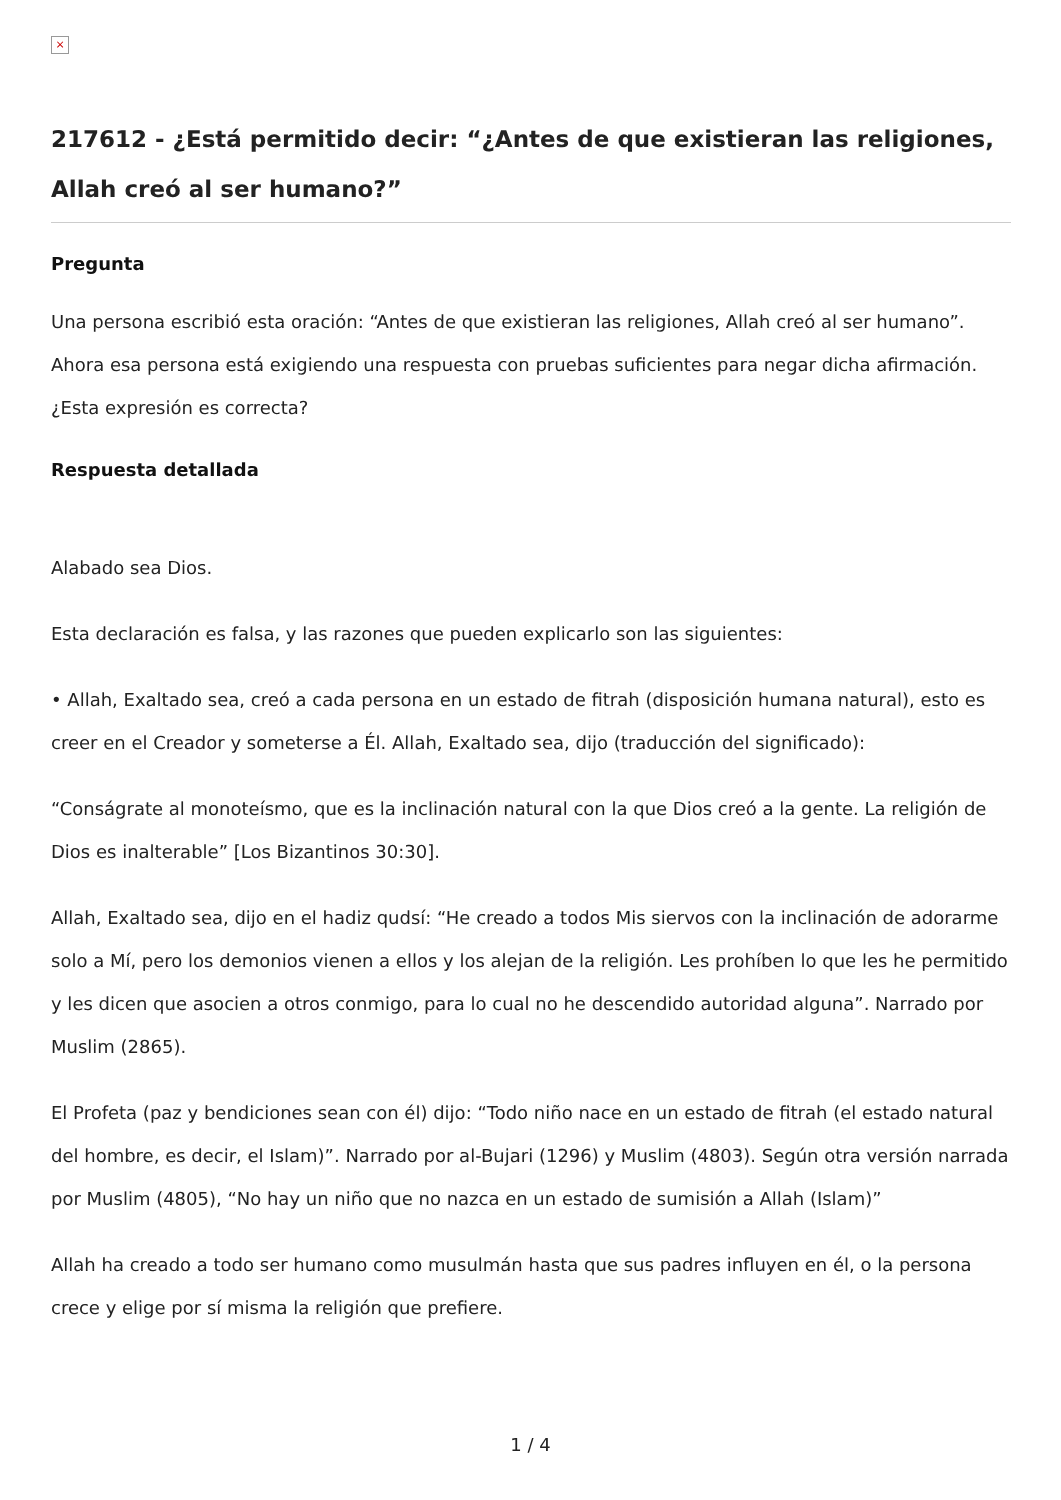×
217612 - ¿Está permitido decir: “¿Antes de que existieran las religiones, Allah creó al ser humano?”
Pregunta
Una persona escribió esta oración: “Antes de que existieran las religiones, Allah creó al ser humano”. Ahora esa persona está exigiendo una respuesta con pruebas suficientes para negar dicha afirmación. ¿Esta expresión es correcta?
Respuesta detallada
Alabado sea Dios.
Esta declaración es falsa, y las razones que pueden explicarlo son las siguientes:
• Allah, Exaltado sea, creó a cada persona en un estado de fitrah (disposición humana natural), esto es creer en el Creador y someterse a Él. Allah, Exaltado sea, dijo (traducción del significado):
“Conságrate al monoteísmo, que es la inclinación natural con la que Dios creó a la gente. La religión de Dios es inalterable” [Los Bizantinos 30:30].
Allah, Exaltado sea, dijo en el hadiz qudsí: “He creado a todos Mis siervos con la inclinación de adorarme solo a Mí, pero los demonios vienen a ellos y los alejan de la religión. Les prohíben lo que les he permitido y les dicen que asocien a otros conmigo, para lo cual no he descendido autoridad alguna”. Narrado por Muslim (2865).
El Profeta (paz y bendiciones sean con él) dijo: “Todo niño nace en un estado de fitrah (el estado natural del hombre, es decir, el Islam)”. Narrado por al-Bujari (1296) y Muslim (4803). Según otra versión narrada por Muslim (4805), “No hay un niño que no nazca en un estado de sumisión a Allah (Islam)”
Allah ha creado a todo ser humano como musulmán hasta que sus padres influyen en él, o la persona crece y elige por sí misma la religión que prefiere.
1 / 4